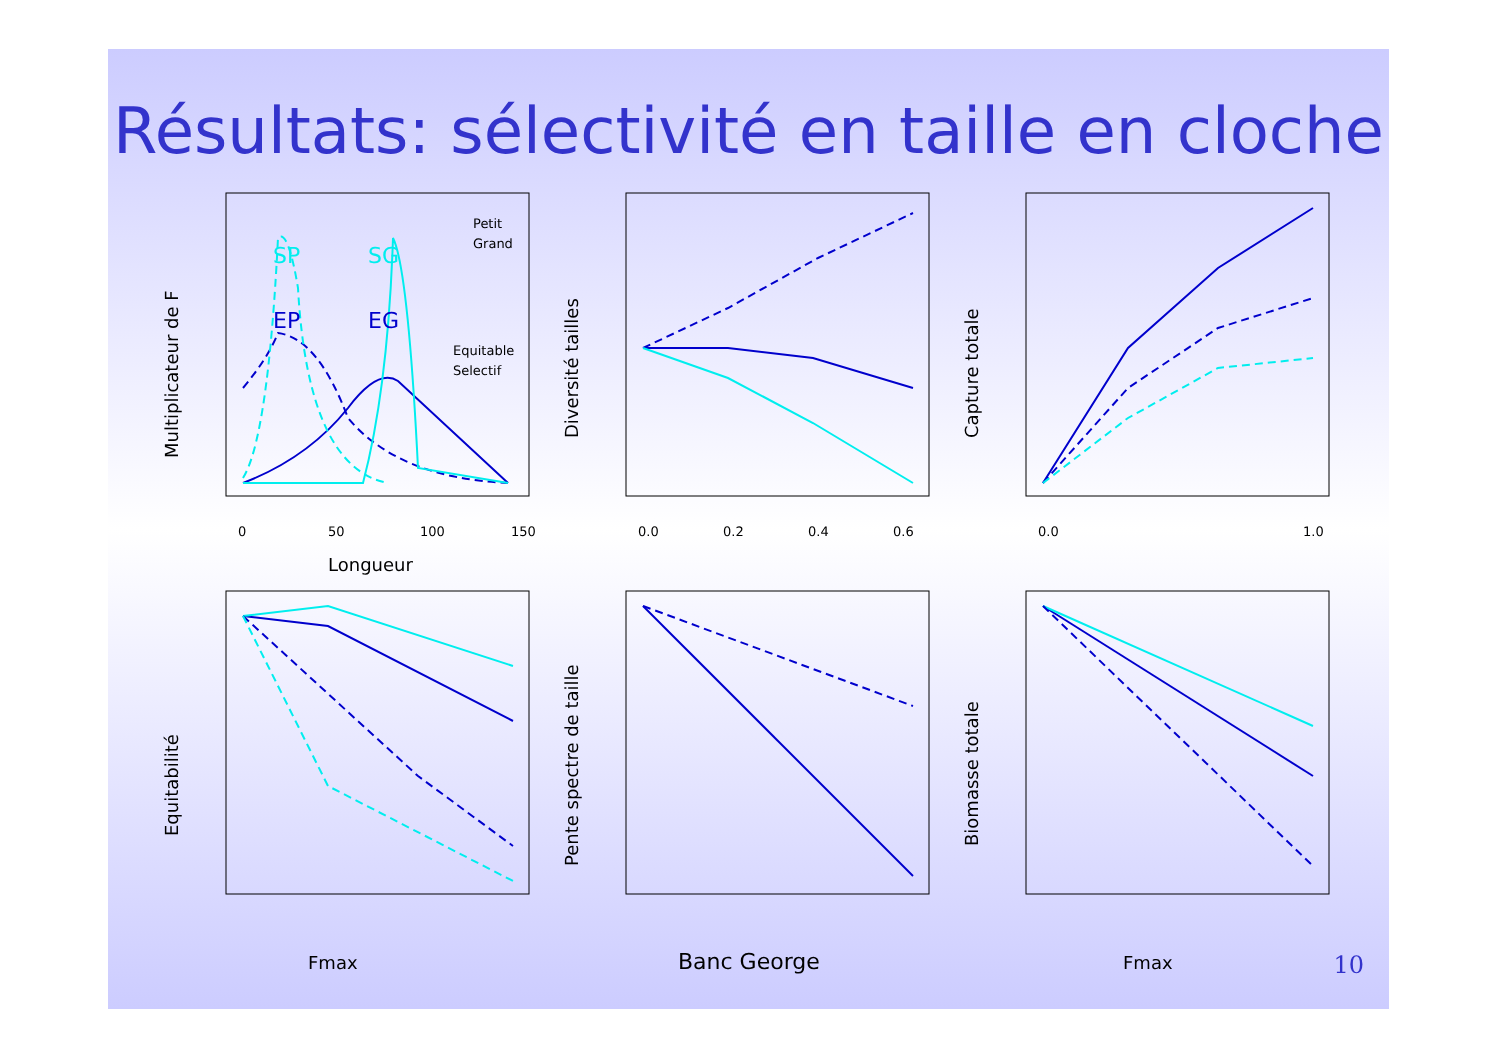Résultats: sélectivité en taille en cloche
SP
SG
EP
EG
Petit
Grand
Equitable
Selectif
0
50
100
150
Longueur
Multiplicateur de F
0.0
0.2
0.4
0.6
Diversité tailles
0.0
1.0
Capture totale
Fmax
Equitabilité
Banc George
Pente spectre de taille
Fmax
Biomasse totale
10